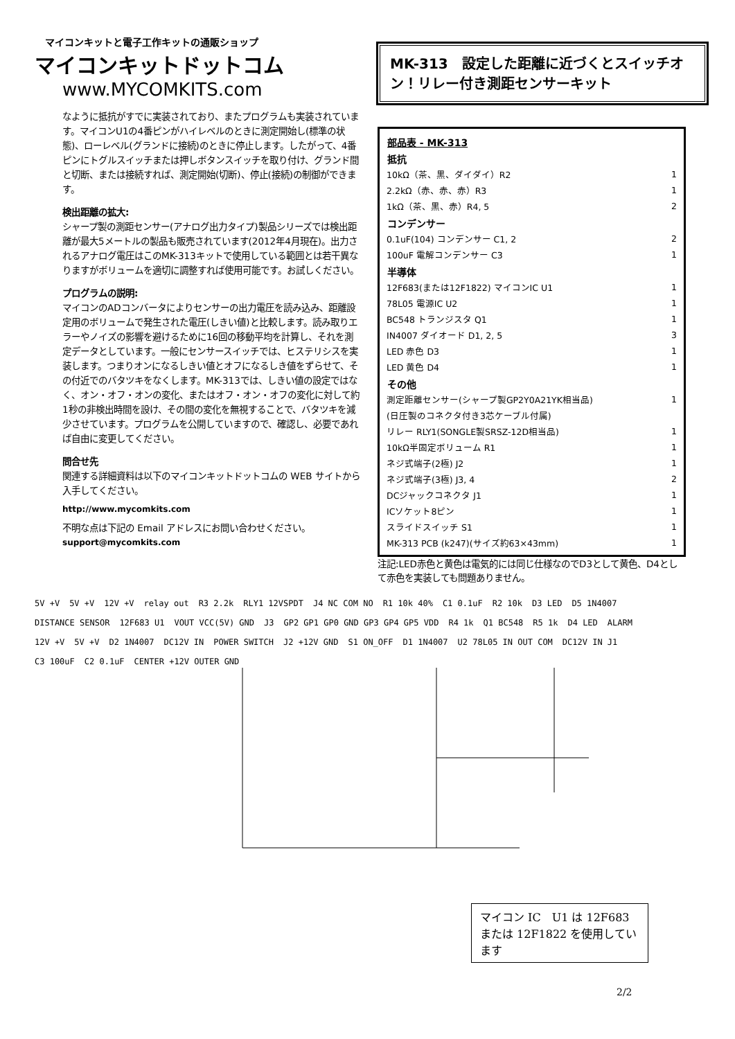マイコンキットと電子工作キットの通販ショップ
マイコンキットドットコム
www.MYCOMKITS.com
MK-313　設定した距離に近づくとスイッチオン！リレー付き測距センサーキット
なように抵抗がすでに実装されており、またプログラムも実装されています。マイコンU1の4番ピンがハイレベルのときに測定開始し(標準の状態)、ローレベル(グランドに接続)のときに停止します。したがって、4番ピンにトグルスイッチまたは押しボタンスイッチを取り付け、グランド間と切断、または接続すれば、測定開始(切断)、停止(接続)の制御ができます。
検出距離の拡大:
シャープ製の測距センサー(アナログ出力タイプ)製品シリーズでは検出距離が最大5メートルの製品も販売されています(2012年4月現在)。出力されるアナログ電圧はこのMK-313キットで使用している範囲とは若干異なりますがボリュームを適切に調整すれば使用可能です。お試しください。
プログラムの説明:
マイコンのADコンバータによりセンサーの出力電圧を読み込み、距離設定用のボリュームで発生された電圧(しきい値)と比較します。読み取りエラーやノイズの影響を避けるために16回の移動平均を計算し、それを測定データとしています。一般にセンサースイッチでは、ヒステリシスを実装します。つまりオンになるしきい値とオフになるしき値をずらせて、その付近でのバタツキをなくします。MK-313では、しきい値の設定ではなく、オン・オフ・オンの変化、またはオフ・オン・オフの変化に対して約1秒の非検出時間を設け、その間の変化を無視することで、バタツキを減少させています。プログラムを公開していますので、確認し、必要であれば自由に変更してください。
問合せ先
関連する詳細資料は以下のマイコンキットドットコムの WEB サイトから入手してください。
http://www.mycomkits.com
不明な点は下記の Email アドレスにお問い合わせください。
support@mycomkits.com
| 部品表 - MK-313 | |
| --- | --- |
| 抵抗 | |
| 10kΩ（茶、黒、ダイダイ）R2 | 1 |
| 2.2kΩ（赤、赤、赤）R3 | 1 |
| 1kΩ（茶、黒、赤）R4, 5 | 2 |
| コンデンサー | |
| 0.1uF(104) コンデンサー C1, 2 | 2 |
| 100uF 電解コンデンサー C3 | 1 |
| 半導体 | |
| 12F683(または12F1822) マイコンIC U1 | 1 |
| 78L05 電源IC U2 | 1 |
| BC548 トランジスタ Q1 | 1 |
| IN4007 ダイオード D1, 2, 5 | 3 |
| LED 赤色 D3 | 1 |
| LED 黄色 D4 | 1 |
| その他 | |
| 測定距離センサー(シャープ製GP2Y0A21YK相当品) | 1 |
| (日圧製のコネクタ付き3芯ケーブル付属) | |
| リレー RLY1(SONGLE製SRSZ-12D相当品) | 1 |
| 10kΩ半固定ボリューム R1 | 1 |
| ネジ式端子(2極) J2 | 1 |
| ネジ式端子(3極) J3, 4 | 2 |
| DCジャックコネクタ J1 | 1 |
| ICソケット8ピン | 1 |
| スライドスイッチ S1 | 1 |
| MK-313 PCB (k247)(サイズ約63×43mm) | 1 |
注記:LED赤色と黄色は電気的には同じ仕様なのでD3として黄色、D4として赤色を実装しても問題ありません。
5V +V 5V +V 12V +V relay out R3 2.2k RLY1 12VSPDT J4 NC COM NO R1 10k 40% C1 0.1uF R2 10k D3 LED D5 1N4007 DISTANCE SENSOR 12F683 U1 VOUT VCC(5V) GND J3 GP2 GP1 GP0 GND GP3 GP4 GP5 VDD R4 1k Q1 BC548 R5 1k D4 LED ALARM 12V +V 5V +V D2 1N4007 DC12V IN POWER SWITCH J2 +12V GND S1 ON_OFF D1 1N4007 U2 78L05 IN OUT COM DC12V IN J1 C3 100uF C2 0.1uF CENTER +12V OUTER GND
マイコン IC　U1 は 12F683 または 12F1822 を使用しています
2/2